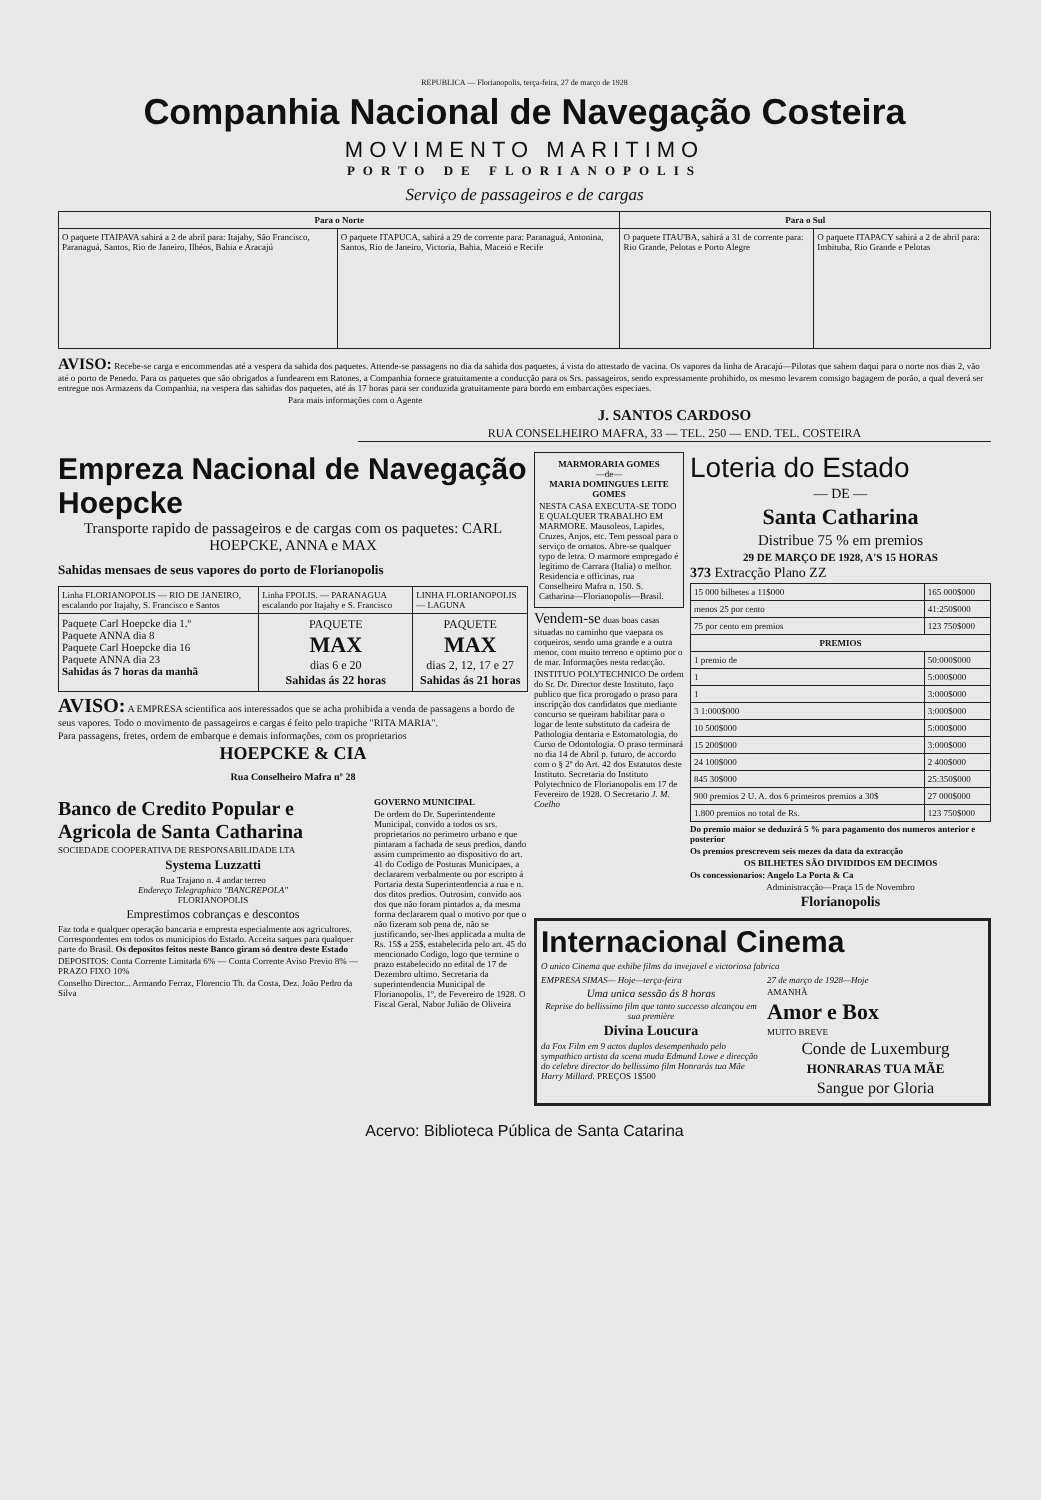REPUBLICA — Florianopolis, terça-feira, 27 de março de 1928
Companhia Nacional de Navegação Costeira
MOVIMENTO MARITIMO
PORTO DE FLORIANOPOLIS
Serviço de passageiros e de cargas
| Para o Norte | | Para o Sul | |
| --- | --- | --- | --- |
| O paquete ITAIPAVA sahirá a 2 de abril para: Itajahy, São Francisco, Paranaguá, Santos, Rio de Janeiro, Ilhéos, Bahia e Aracajú | O paquete ITAPUCA, sahirá a 29 de corrente para: Paranaguá, Antonina, Santos, Rio de Janeiro, Victoria, Bahia, Maceió e Recife | O paquete ITAU'BA, sahirá a 31 de corrente para: Rio Grande, Pelotas e Porto Alegre | O paquete ITAPACY sahirá a 2 de abril para: Imbituba, Rio Grande e Pelotas |
AVISO: Recebe-se carga e encommendas até a vespera da sahida dos paquetes. Attende-se passagens no dia da sahida dos paquetes, á vista do attestado de vacina. Os vapores da linha de Aracajú—Pilotas que sahem daqui para o norte nos dias 2, vão até o porto de Penedo. Para os paquetes que são obrigados a fundearem em Ratones, a Companhia fornece gratuitamente a conducção para os Srs. passageiros, sendo expressamente prohibido, os mesmo levarem comsigo bagagem de porão, a qual deverá ser entregue nos Armazens da Companhia, na vespera das sahidas dos paquetes, até ás 17 horas para ser conduzida gratuitamente para bordo em embarcações especiaes.
Para mais informações com o Agente
J. SANTOS CARDOSO
RUA CONSELHEIRO MAFRA, 33 — TEL. 250 — END. TEL. COSTEIRA
Empreza Nacional de Navegação Hoepcke
Transporte rapido de passageiros e de cargas com os paquetes: CARL HOEPCKE, ANNA e MAX
Sahidas mensaes de seus vapores do porto de Florianopolis
| Linha FLORIANOPOLIS — RIO DE JANEIRO, escalando por Itajahy, S. Francisco e Santos | Linha FPOLIS. — PARANAGUA escalando por Itajahy e S. Francisco | LINHA FLORIANOPOLIS — LAGUNA |
| Paquete Carl Hoepcke dia 1.º Paquete ANNA dia 8 Paquete Carl Hoepcke dia 16 Paquete ANNA dia 23 Sahidas ás 7 horas da manhã | PAQUETE MAX dias 6 e 20 Sahidas ás 22 horas | PAQUETE MAX dias 2, 12, 17 e 27 Sahidas ás 21 horas |
AVISO: A EMPRESA scientifica aos interessados que se acha prohibida a venda de passagens a bordo de seus vapores. Todo o movimento de passageiros e cargas é feito pelo trapiche "RITA MARIA".
Para passagens, fretes, ordem de embarque e demais informações, com os proprietarios
HOEPCKE & CIA
Rua Conselheiro Mafra nº 28
Banco de Credito Popular e Agricola de Santa Catharina
SOCIEDADE COOPERATIVA DE RESPONSABILIDADE LTA
Systema Luzzatti
Rua Trajano n. 4 andar terreo
Endereço Telegraphico "BANCREPOLA"
FLORIANOPOLIS
Emprestimos cobranças e descontos
Faz toda e qualquer operação bancaria e empresta especialmente aos agricultores. Correspondentes em todos os municipios do Estado. Acceita saques para qualquer parte do Brasil. Os depositos feitos neste Banco giram só dentro deste Estado
DEPOSITOS: Conta Corrente Limitada 6% — Conta Corrente Aviso Previo 8% — PRAZO FIXO 10%
Conselho Director... Armando Ferraz, Florencio Th. da Costa, Dez. João Pedro da Silva
GOVERNO MUNICIPAL
De ordem do Dr. Superintendente Municipal, convido a todos os srs. proprietarios no perimetro urbano e que pintaram a fachada de seus predios, dando assim cumprimento ao dispositivo do art. 41 do Codigo de Posturas Municipaes, a declararem verbalmente ou por escripto á Portaria desta Superintendencia a rua e n. dos ditos predios. Outrosim, convido aos dos que não foram pintados a, da mesma forma declararem qual o motivo por que o não fizeram sob pena de, não se justificando, ser-lhes applicada a multa de Rs. 15$ a 25$, estabelecida pelo art. 45 do mencionado Codigo, logo que termine o prazo estabelecido no edital de 17 de Dezembro ultimo. Secretaria da superintendencia Municipal de Florianopolis, 1º, de Fevereiro de 1928. O Fiscal Geral, Nabor Julião de Oliveira
MARMORARIA GOMES
—de—
MARIA DOMINGUES LEITE GOMES
NESTA CASA EXECUTA-SE TODO E QUALQUER TRABALHO EM MARMORE. Mausoleos, Lapides, Cruzes, Anjos, etc. Tem pessoal para o serviço de ornatos. Abre-se qualquer typo de letra. O marmore empregado é legitimo de Carrara (Italia) o melhor. Residencia e officinas, rua Conselheiro Mafra n. 150. S. Catharina—Florianopolis—Brasil.
Vendem-se duas boas casas situadas no caminho que vaepara os coqueiros, sendo uma grande e a outra menor, com muito terreno e optimo por o de mar. Informações nesta redacção.
INSTITUO POLYTECHNICO De ordem do Sr. Dr. Director deste Instituto, faço publico que fica prorogado o praso para inscripção dos candidatos que mediante concurso se queiram habilitar para o logar de lente substituto da cadeira de Pathologia dentaria e Estomatologia, do Curso de Odontologia. O praso terminará no dia 14 de Abril p. futuro, de accordo com o § 2º do Art. 42 dos Estatutos deste Instituto. Secretaria do Instituto Polytechnico de Florianopolis em 17 de Fevereiro de 1928. O Secretario J. M. Coelho
Loteria do Estado
— DE —
Santa Catharina
Distribue 75 % em premios
29 DE MARÇO DE 1928, A'S 15 HORAS
373 Extracção Plano ZZ
| 15 000 bilhetes a 11$000 | 165 000$000 |
| menos 25 por cento | 41:250$000 |
| 75 por cento em premios | 123 750$000 |
| PREMIOS | |
| 1 premio de | 50:000$000 |
| 1 | 5:000$000 |
| 1 | 3:000$000 |
| 3 1:000$000 | 3:000$000 |
| 10 500$000 | 5:000$000 |
| 15 200$000 | 3:000$000 |
| 24 100$000 | 2 400$000 |
| 845 30$000 | 25:350$000 |
| 900 premios 2 U. A. dos 6 primeiros premios a 30$ | 27 000$000 |
| 1.800 premios no total de Rs. | 123 750$000 |
Do premio maior se deduzirá 5 % para pagamento dos numeros anterior e posterior
Os premios prescrevem seis mezes da data da extracção
OS BILHETES SÃO DIVIDIDOS EM DECIMOS
Os concessionarios: Angelo La Porta & Ca
Administracção—Praça 15 de Novembro
Florianopolis
Internacional Cinema
O unico Cinema que exhibe films da invejavel e victoriosa fabrica
EMPRESA SIMAS— Hoje—terça-feira
Uma unica sessão ás 8 horas
Reprise do bellissimo film que tanto successo alcançou em sua première
Divina Loucura
da Fox Film em 9 actos duplos desempenhado pelo sympathico artista da scena muda Edmund Lowe e direcção do celebre director do bellissimo film Honrarás tua Mãe Harry Millard. PREÇOS 1$500
27 de março de 1928—Hoje
AMANHÃ
Amor e Box
MUITO BREVE
Conde de Luxemburg
HONRARAS TUA MÃE
Sangue por Gloria
Acervo: Biblioteca Pública de Santa Catarina